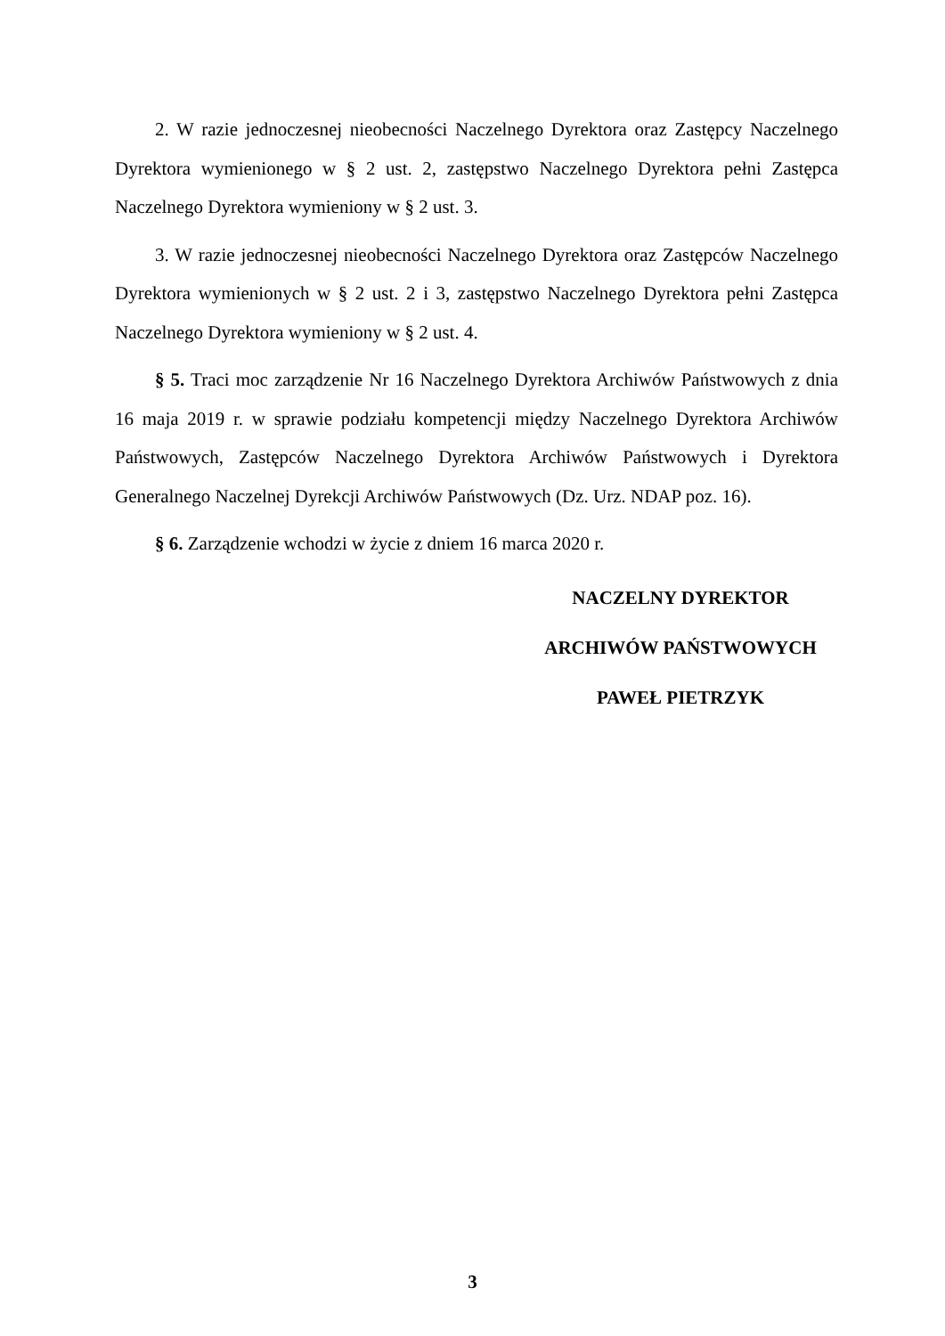2. W razie jednoczesnej nieobecności Naczelnego Dyrektora oraz Zastępcy Naczelnego Dyrektora wymienionego w § 2 ust. 2, zastępstwo Naczelnego Dyrektora pełni Zastępca Naczelnego Dyrektora wymieniony w § 2 ust. 3.
3. W razie jednoczesnej nieobecności Naczelnego Dyrektora oraz Zastępców Naczelnego Dyrektora wymienionych w § 2 ust. 2 i 3, zastępstwo Naczelnego Dyrektora pełni Zastępca Naczelnego Dyrektora wymieniony w § 2 ust. 4.
§ 5. Traci moc zarządzenie Nr 16 Naczelnego Dyrektora Archiwów Państwowych z dnia 16 maja 2019 r. w sprawie podziału kompetencji między Naczelnego Dyrektora Archiwów Państwowych, Zastępców Naczelnego Dyrektora Archiwów Państwowych i Dyrektora Generalnego Naczelnej Dyrekcji Archiwów Państwowych (Dz. Urz. NDAP poz. 16).
§ 6. Zarządzenie wchodzi w życie z dniem 16 marca 2020 r.
NACZELNY DYREKTOR
ARCHIWÓW PAŃSTWOWYCH
PAWEŁ PIETRZYK
3